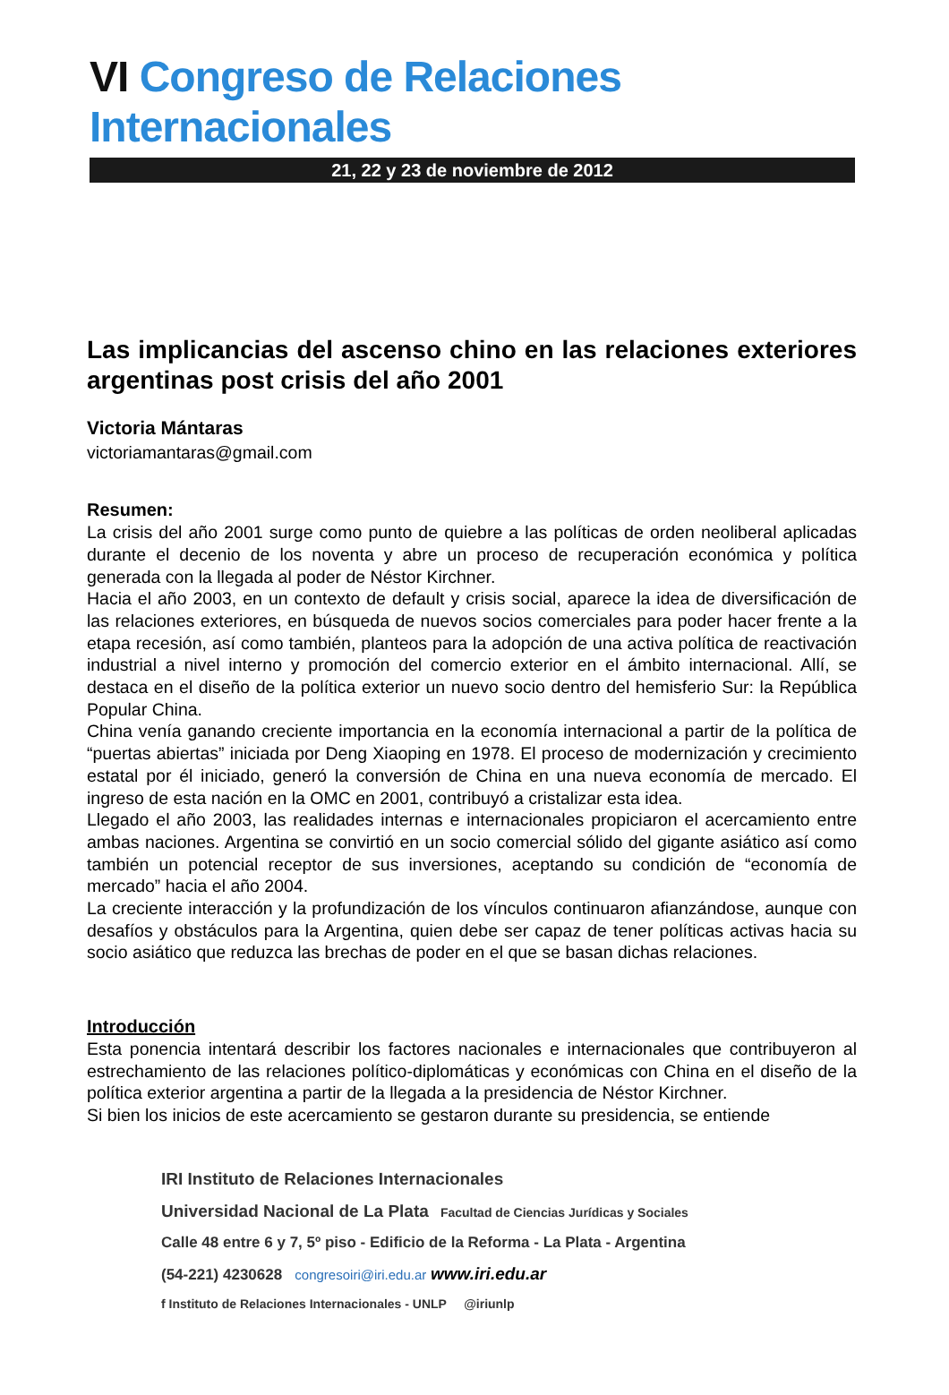VI Congreso de Relaciones Internacionales
21, 22 y 23 de noviembre de 2012
Las implicancias del ascenso chino en las relaciones exteriores argentinas post crisis del año 2001
Victoria Mántaras
victoriamantaras@gmail.com
Resumen:
La crisis del año 2001 surge como punto de quiebre a las políticas de orden neoliberal aplicadas durante el decenio de los noventa y abre un proceso de recuperación económica y política generada con la llegada al poder de Néstor Kirchner.
Hacia el año 2003, en un contexto de default y crisis social, aparece la idea de diversificación de las relaciones exteriores, en búsqueda de nuevos socios comerciales para poder hacer frente a la etapa recesión, así como también, planteos para la adopción de una activa política de reactivación industrial a nivel interno y promoción del comercio exterior en el ámbito internacional. Allí, se destaca en el diseño de la política exterior un nuevo socio dentro del hemisferio Sur: la República Popular China.
China venía ganando creciente importancia en la economía internacional a partir de la política de “puertas abiertas” iniciada por Deng Xiaoping en 1978. El proceso de modernización y crecimiento estatal por él iniciado, generó la conversión de China en una nueva economía de mercado. El ingreso de esta nación en la OMC en 2001, contribuyó a cristalizar esta idea.
Llegado el año 2003, las realidades internas e internacionales propiciaron el acercamiento entre ambas naciones. Argentina se convirtió en un socio comercial sólido del gigante asiático así como también un potencial receptor de sus inversiones, aceptando su condición de “economía de mercado” hacia el año 2004.
La creciente interacción y la profundización de los vínculos continuaron afianzándose, aunque con desafíos y obstáculos para la Argentina, quien debe ser capaz de tener políticas activas hacia su socio asiático que reduzca las brechas de poder en el que se basan dichas relaciones.
Introducción
Esta ponencia intentará describir los factores nacionales e internacionales que contribuyeron al estrechamiento de las relaciones político-diplomáticas y económicas con China en el diseño de la política exterior argentina a partir de la llegada a la presidencia de Néstor Kirchner.
Si bien los inicios de este acercamiento se gestaron durante su presidencia, se entiende
IRI Instituto de Relaciones Internacionales
Universidad Nacional de La Plata Facultad de Ciencias Jurídicas y Sociales
Calle 48 entre 6 y 7, 5º piso - Edificio de la Reforma - La Plata - Argentina
(54-221) 4230628 congresoiri@iri.edu.ar www.iri.edu.ar
f Instituto de Relaciones Internacionales - UNLP @iriunlp